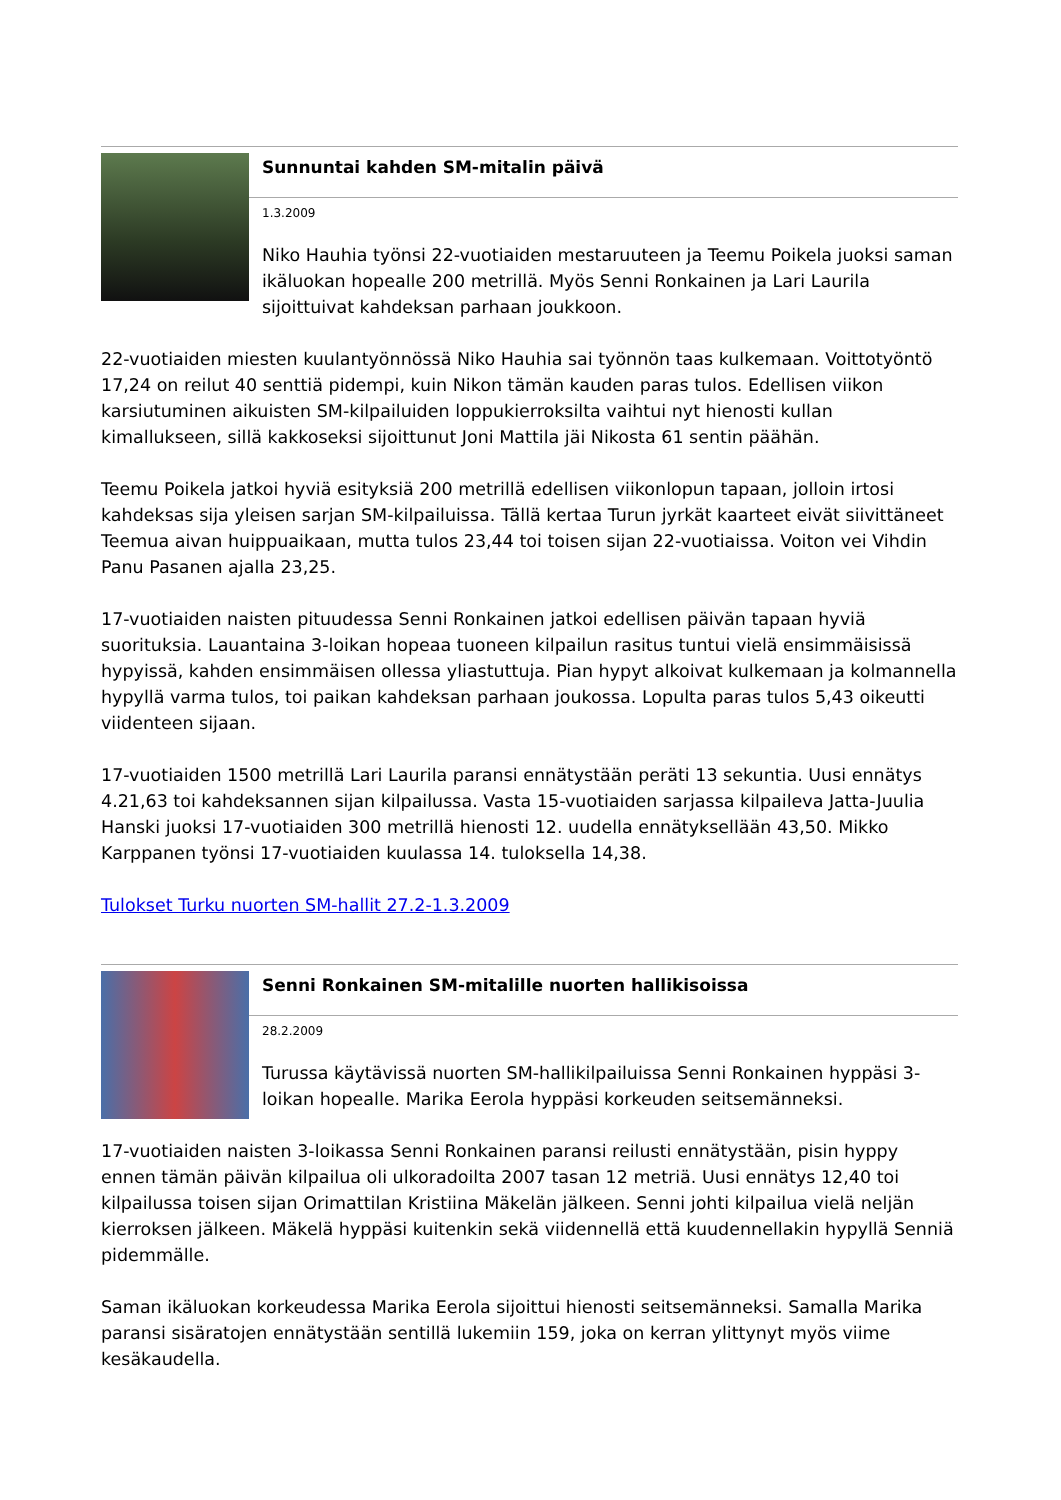Sunnuntai kahden SM-mitalin päivä
1.3.2009
Niko Hauhia työnsi 22-vuotiaiden mestaruuteen ja Teemu Poikela juoksi saman ikäluokan hopealle 200 metrillä. Myös Senni Ronkainen ja Lari Laurila sijoittuivat kahdeksan parhaan joukkoon.
22-vuotiaiden miesten kuulantyönnössä Niko Hauhia sai työnnön taas kulkemaan. Voittotyöntö 17,24 on reilut 40 senttiä pidempi, kuin Nikon tämän kauden paras tulos. Edellisen viikon karsiutuminen aikuisten SM-kilpailuiden loppukierroksilta vaihtui nyt hienosti kullan kimallukseen, sillä kakkoseksi sijoittunut Joni Mattila jäi Nikosta 61 sentin päähän.
Teemu Poikela jatkoi hyviä esityksiä 200 metrillä edellisen viikonlopun tapaan, jolloin irtosi kahdeksas sija yleisen sarjan SM-kilpailuissa. Tällä kertaa Turun jyrkät kaarteet eivät siivittäneet Teemua aivan huippuaikaan, mutta tulos 23,44 toi toisen sijan 22-vuotiaissa. Voiton vei Vihdin Panu Pasanen ajalla 23,25.
17-vuotiaiden naisten pituudessa Senni Ronkainen jatkoi edellisen päivän tapaan hyviä suorituksia. Lauantaina 3-loikan hopeaa tuoneen kilpailun rasitus tuntui vielä ensimmäisissä hypyissä, kahden ensimmäisen ollessa yliastuttuja. Pian hypyt alkoivat kulkemaan ja kolmannella hypyllä varma tulos, toi paikan kahdeksan parhaan joukossa. Lopulta paras tulos 5,43 oikeutti viidenteen sijaan.
17-vuotiaiden 1500 metrillä Lari Laurila paransi ennätystään peräti 13 sekuntia. Uusi ennätys 4.21,63 toi kahdeksannen sijan kilpailussa. Vasta 15-vuotiaiden sarjassa kilpaileva Jatta-Juulia Hanski juoksi 17-vuotiaiden 300 metrillä hienosti 12. uudella ennätyksellään 43,50. Mikko Karppanen työnsi 17-vuotiaiden kuulassa 14. tuloksella 14,38.
Tulokset Turku nuorten SM-hallit 27.2-1.3.2009
Senni Ronkainen SM-mitalille nuorten hallikisoissa
28.2.2009
Turussa käytävissä nuorten SM-hallikilpailuissa Senni Ronkainen hyppäsi 3-loikan hopealle. Marika Eerola hyppäsi korkeuden seitsemänneksi.
17-vuotiaiden naisten 3-loikassa Senni Ronkainen paransi reilusti ennätystään, pisin hyppy ennen tämän päivän kilpailua oli ulkoradoilta 2007 tasan 12 metriä. Uusi ennätys 12,40 toi kilpailussa toisen sijan Orimattilan Kristiina Mäkelän jälkeen. Senni johti kilpailua vielä neljän kierroksen jälkeen. Mäkelä hyppäsi kuitenkin sekä viidennellä että kuudennellakin hypyllä Senniä pidemmälle.
Saman ikäluokan korkeudessa Marika Eerola sijoittui hienosti seitsemänneksi. Samalla Marika paransi sisäratojen ennätystään sentillä lukemiin 159, joka on kerran ylittynyt myös viime kesäkaudella.